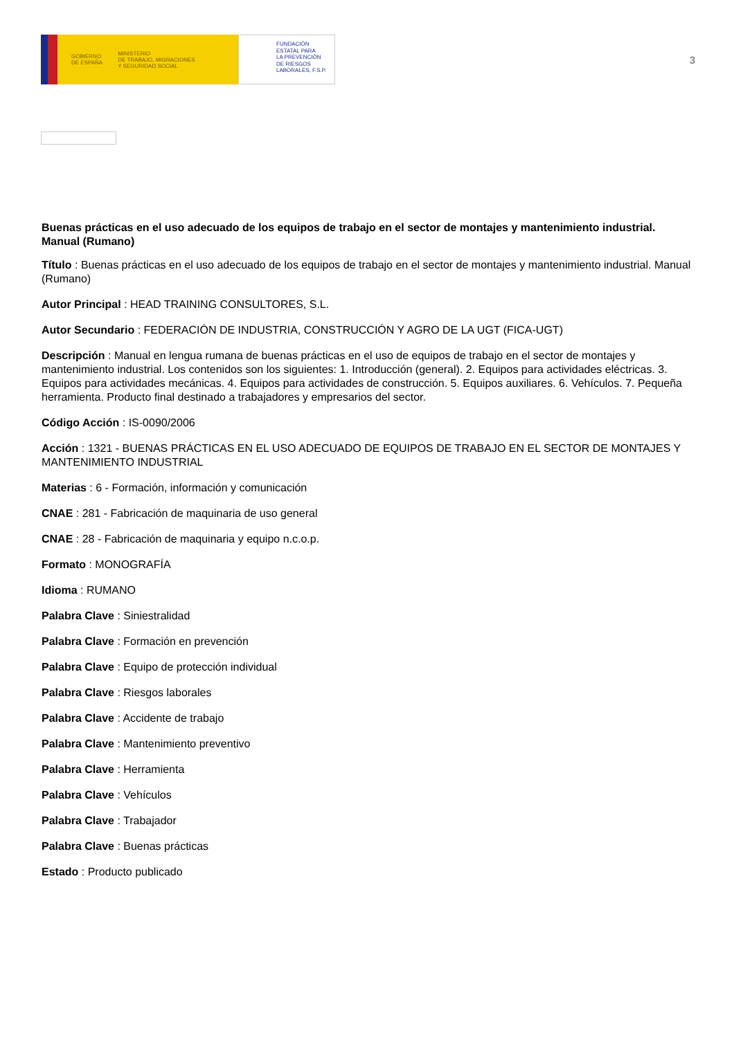GOBIERNO
DE ESPAÑA MINISTERIO
DE TRABAJO, MIGRACIONES
Y SEGURIDAD SOCIAL
FUNDACIÓN
ESTATAL PARA
LA PREVENCIÓN
DE RIESGOS
LABORALES, F.S.P.
3
Buenas prácticas en el uso adecuado de los equipos de trabajo en el sector de montajes y mantenimiento industrial. Manual (Rumano)
Título : Buenas prácticas en el uso adecuado de los equipos de trabajo en el sector de montajes y mantenimiento industrial. Manual (Rumano)
Autor Principal : HEAD TRAINING CONSULTORES, S.L.
Autor Secundario : FEDERACIÓN DE INDUSTRIA, CONSTRUCCIÓN Y AGRO DE LA UGT (FICA-UGT)
Descripción : Manual en lengua rumana de buenas prácticas en el uso de equipos de trabajo en el sector de montajes y mantenimiento industrial. Los contenidos son los siguientes: 1. Introducción (general). 2. Equipos para actividades eléctricas. 3. Equipos para actividades mecánicas. 4. Equipos para actividades de construcción. 5. Equipos auxiliares. 6. Vehículos. 7. Pequeña herramienta. Producto final destinado a trabajadores y empresarios del sector.
Código Acción : IS-0090/2006
Acción : 1321 - BUENAS PRÁCTICAS EN EL USO ADECUADO DE EQUIPOS DE TRABAJO EN EL SECTOR DE MONTAJES Y MANTENIMIENTO INDUSTRIAL
Materias : 6 - Formación, información y comunicación
CNAE : 281 - Fabricación de maquinaria de uso general
CNAE : 28 - Fabricación de maquinaria y equipo n.c.o.p.
Formato : MONOGRAFÍA
Idioma : RUMANO
Palabra Clave : Siniestralidad
Palabra Clave : Formación en prevención
Palabra Clave : Equipo de protección individual
Palabra Clave : Riesgos laborales
Palabra Clave : Accidente de trabajo
Palabra Clave : Mantenimiento preventivo
Palabra Clave : Herramienta
Palabra Clave : Vehículos
Palabra Clave : Trabajador
Palabra Clave : Buenas prácticas
Estado : Producto publicado